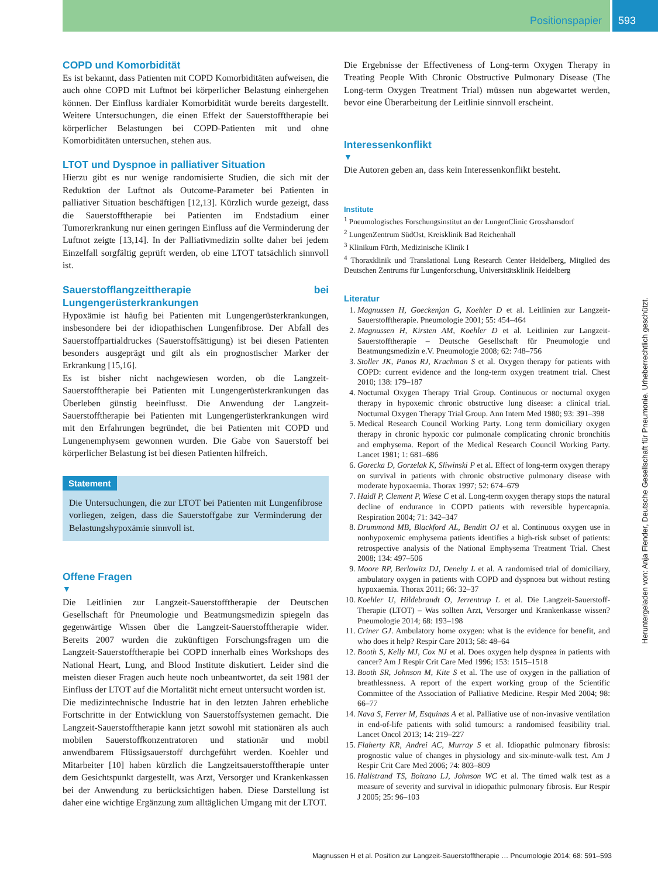Positionspapier 593
COPD und Komorbidität
Es ist bekannt, dass Patienten mit COPD Komorbiditäten aufweisen, die auch ohne COPD mit Luftnot bei körperlicher Belastung einhergehen können. Der Einfluss kardialer Komorbidität wurde bereits dargestellt. Weitere Untersuchungen, die einen Effekt der Sauerstofftherapie bei körperlicher Belastungen bei COPD-Patienten mit und ohne Komorbiditäten untersuchen, stehen aus.
LTOT und Dyspnoe in palliativer Situation
Hierzu gibt es nur wenige randomisierte Studien, die sich mit der Reduktion der Luftnot als Outcome-Parameter bei Patienten in palliativer Situation beschäftigen [12,13]. Kürzlich wurde gezeigt, dass die Sauerstofftherapie bei Patienten im Endstadium einer Tumorerkrankung nur einen geringen Einfluss auf die Verminderung der Luftnot zeigte [13,14]. In der Palliativmedizin sollte daher bei jedem Einzelfall sorgfältig geprüft werden, ob eine LTOT tatsächlich sinnvoll ist.
Sauerstofflangzeittherapie bei Lungengerüsterkrankungen
Hypoxämie ist häufig bei Patienten mit Lungengerüsterkrankungen, insbesondere bei der idiopathischen Lungenfibrose. Der Abfall des Sauerstoffpartialdruckes (Sauerstoffsättigung) ist bei diesen Patienten besonders ausgeprägt und gilt als ein prognostischer Marker der Erkrankung [15,16].
Es ist bisher nicht nachgewiesen worden, ob die Langzeit-Sauerstofftherapie bei Patienten mit Lungengerüsterkrankungen das Überleben günstig beeinflusst. Die Anwendung der Langzeit-Sauerstofftherapie bei Patienten mit Lungengerüsterkrankungen wird mit den Erfahrungen begründet, die bei Patienten mit COPD und Lungenemphysem gewonnen wurden. Die Gabe von Sauerstoff bei körperlicher Belastung ist bei diesen Patienten hilfreich.
Statement
Die Untersuchungen, die zur LTOT bei Patienten mit Lungenfibrose vorliegen, zeigen, dass die Sauerstoffgabe zur Verminderung der Belastungshypoxämie sinnvoll ist.
Offene Fragen
▼
Die Leitlinien zur Langzeit-Sauerstofftherapie der Deutschen Gesellschaft für Pneumologie und Beatmungsmedizin spiegeln das gegenwärtige Wissen über die Langzeit-Sauerstofftherapie wider. Bereits 2007 wurden die zukünftigen Forschungsfragen um die Langzeit-Sauerstofftherapie bei COPD innerhalb eines Workshops des National Heart, Lung, and Blood Institute diskutiert. Leider sind die meisten dieser Fragen auch heute noch unbeantwortet, da seit 1981 der Einfluss der LTOT auf die Mortalität nicht erneut untersucht worden ist.
Die medizintechnische Industrie hat in den letzten Jahren erhebliche Fortschritte in der Entwicklung von Sauerstoffsystemen gemacht. Die Langzeit-Sauerstofftherapie kann jetzt sowohl mit stationären als auch mobilen Sauerstoffkonzentratoren und stationär und mobil anwendbarem Flüssigsauerstoff durchgeführt werden. Koehler und Mitarbeiter [10] haben kürzlich die Langzeitsauerstofftherapie unter dem Gesichtspunkt dargestellt, was Arzt, Versorger und Krankenkassen bei der Anwendung zu berücksichtigen haben. Diese Darstellung ist daher eine wichtige Ergänzung zum alltäglichen Umgang mit der LTOT.
Die Ergebnisse der Effectiveness of Long-term Oxygen Therapy in Treating People With Chronic Obstructive Pulmonary Disease (The Long-term Oxygen Treatment Trial) müssen nun abgewartet werden, bevor eine Überarbeitung der Leitlinie sinnvoll erscheint.
Interessenkonflikt
▼
Die Autoren geben an, dass kein Interessenkonflikt besteht.
Institute
<sup>1</sup> Pneumologisches Forschungsinstitut an der LungenClinic Grosshansdorf
<sup>2</sup> LungenZentrum SüdOst, Kreisklinik Bad Reichenhall
<sup>3</sup> Klinikum Fürth, Medizinische Klinik I
<sup>4</sup> Thoraxklinik und Translational Lung Research Center Heidelberg, Mitglied des Deutschen Zentrums für Lungenforschung, Universitätsklinik Heidelberg
Literatur
1. Magnussen H, Goeckenjan G, Koehler D et al. Leitlinien zur Langzeit-Sauerstofftherapie. Pneumologie 2001; 55: 454–464
2. Magnussen H, Kirsten AM, Koehler D et al. Leitlinien zur Langzeit-Sauerstofftherapie – Deutsche Gesellschaft für Pneumologie und Beatmungsmedizin e.V. Pneumologie 2008; 62: 748–756
3. Stoller JK, Panos RJ, Krachman S et al. Oxygen therapy for patients with COPD: current evidence and the long-term oxygen treatment trial. Chest 2010; 138: 179–187
4. Nocturnal Oxygen Therapy Trial Group. Continuous or nocturnal oxygen therapy in hypoxemic chronic obstructive lung disease: a clinical trial. Nocturnal Oxygen Therapy Trial Group. Ann Intern Med 1980; 93: 391–398
5. Medical Research Council Working Party. Long term domiciliary oxygen therapy in chronic hypoxic cor pulmonale complicating chronic bronchitis and emphysema. Report of the Medical Research Council Working Party. Lancet 1981; 1: 681–686
6. Gorecka D, Gorzelak K, Sliwinski P et al. Effect of long-term oxygen therapy on survival in patients with chronic obstructive pulmonary disease with moderate hypoxaemia. Thorax 1997; 52: 674–679
7. Haidl P, Clement P, Wiese C et al. Long-term oxygen therapy stops the natural decline of endurance in COPD patients with reversible hypercapnia. Respiration 2004; 71: 342–347
8. Drummond MB, Blackford AL, Benditt OJ et al. Continuous oxygen use in nonhypoxemic emphysema patients identifies a high-risk subset of patients: retrospective analysis of the National Emphysema Treatment Trial. Chest 2008; 134: 497–506
9. Moore RP, Berlowitz DJ, Denehy L et al. A randomised trial of domiciliary, ambulatory oxygen in patients with COPD and dyspnoea but without resting hypoxaemia. Thorax 2011; 66: 32–37
10. Koehler U, Hildebrandt O, Jerrentrup L et al. Die Langzeit-Sauerstoff-Therapie (LTOT) – Was sollten Arzt, Versorger und Krankenkasse wissen? Pneumologie 2014; 68: 193–198
11. Criner GJ. Ambulatory home oxygen: what is the evidence for benefit, and who does it help? Respir Care 2013; 58: 48–64
12. Booth S, Kelly MJ, Cox NJ et al. Does oxygen help dyspnea in patients with cancer? Am J Respir Crit Care Med 1996; 153: 1515–1518
13. Booth SR, Johnson M, Kite S et al. The use of oxygen in the palliation of breathlessness. A report of the expert working group of the Scientific Committee of the Association of Palliative Medicine. Respir Med 2004; 98: 66–77
14. Nava S, Ferrer M, Esquinas A et al. Palliative use of non-invasive ventilation in end-of-life patients with solid tumours: a randomised feasibility trial. Lancet Oncol 2013; 14: 219–227
15. Flaherty KR, Andrei AC, Murray S et al. Idiopathic pulmonary fibrosis: prognostic value of changes in physiology and six-minute-walk test. Am J Respir Crit Care Med 2006; 74: 803–809
16. Hallstrand TS, Boitano LJ, Johnson WC et al. The timed walk test as a measure of severity and survival in idiopathic pulmonary fibrosis. Eur Respir J 2005; 25: 96–103
Magnussen H et al. Position zur Langzeit-Sauerstofftherapie … Pneumologie 2014; 68: 591–593
Heruntergeladen von: Anja Flender, Deutsche Gesellschaft für Pneumonie. Urheberrechtlich geschützt.